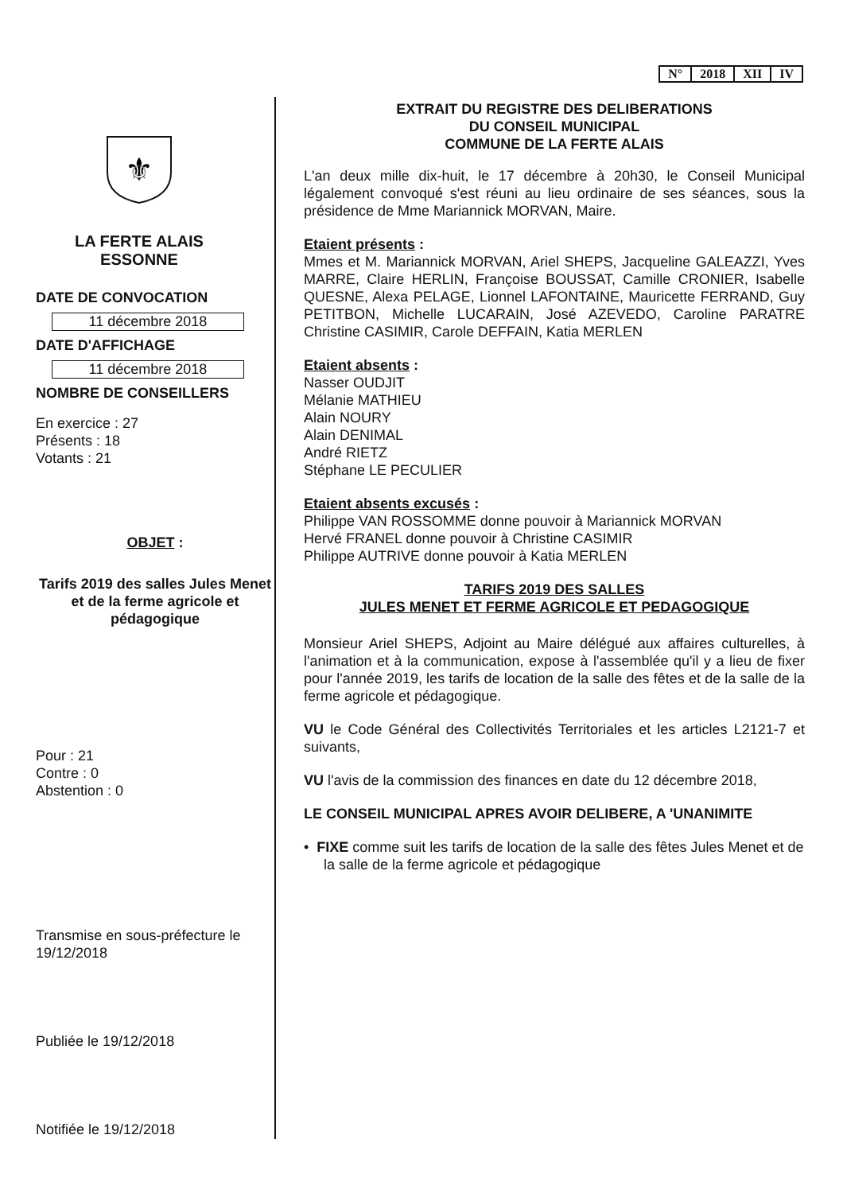| N° | 2018 | XII | IV |
⚜
LA FERTE ALAIS
ESSONNE
DATE DE CONVOCATION
11 décembre 2018
DATE D'AFFICHAGE
11 décembre 2018
NOMBRE DE CONSEILLERS
En exercice : 27
Présents : 18
Votants : 21
OBJET :
Tarifs 2019 des salles Jules Menet et de la ferme agricole et pédagogique
Pour : 21
Contre : 0
Abstention : 0
Transmise en sous-préfecture le 19/12/2018
Publiée le 19/12/2018
Notifiée le 19/12/2018
EXTRAIT DU REGISTRE DES DELIBERATIONS
DU CONSEIL MUNICIPAL
COMMUNE DE LA FERTE ALAIS
L'an deux mille dix-huit, le 17 décembre à 20h30, le Conseil Municipal légalement convoqué s'est réuni au lieu ordinaire de ses séances, sous la présidence de Mme Mariannick MORVAN, Maire.
Etaient présents :
Mmes et M. Mariannick MORVAN, Ariel SHEPS, Jacqueline GALEAZZI, Yves MARRE, Claire HERLIN, Françoise BOUSSAT, Camille CRONIER, Isabelle QUESNE, Alexa PELAGE, Lionnel LAFONTAINE, Mauricette FERRAND, Guy PETITBON, Michelle LUCARAIN, José AZEVEDO, Caroline PARATRE Christine CASIMIR, Carole DEFFAIN, Katia MERLEN
Etaient absents :
Nasser OUDJIT
Mélanie MATHIEU
Alain NOURY
Alain DENIMAL
André RIETZ
Stéphane LE PECULIER
Etaient absents excusés :
Philippe VAN ROSSOMME donne pouvoir à Mariannick MORVAN
Hervé FRANEL donne pouvoir à Christine CASIMIR
Philippe AUTRIVE donne pouvoir à Katia MERLEN
TARIFS 2019 DES SALLES
JULES MENET ET FERME AGRICOLE ET PEDAGOGIQUE
Monsieur Ariel SHEPS, Adjoint au Maire délégué aux affaires culturelles, à l'animation et à la communication, expose à l'assemblée qu'il y a lieu de fixer pour l'année 2019, les tarifs de location de la salle des fêtes et de la salle de la ferme agricole et pédagogique.
VU le Code Général des Collectivités Territoriales et les articles L2121-7 et suivants,
VU l'avis de la commission des finances en date du 12 décembre 2018,
LE CONSEIL MUNICIPAL APRES AVOIR DELIBERE, A 'UNANIMITE
• FIXE comme suit les tarifs de location de la salle des fêtes Jules Menet et de la salle de la ferme agricole et pédagogique